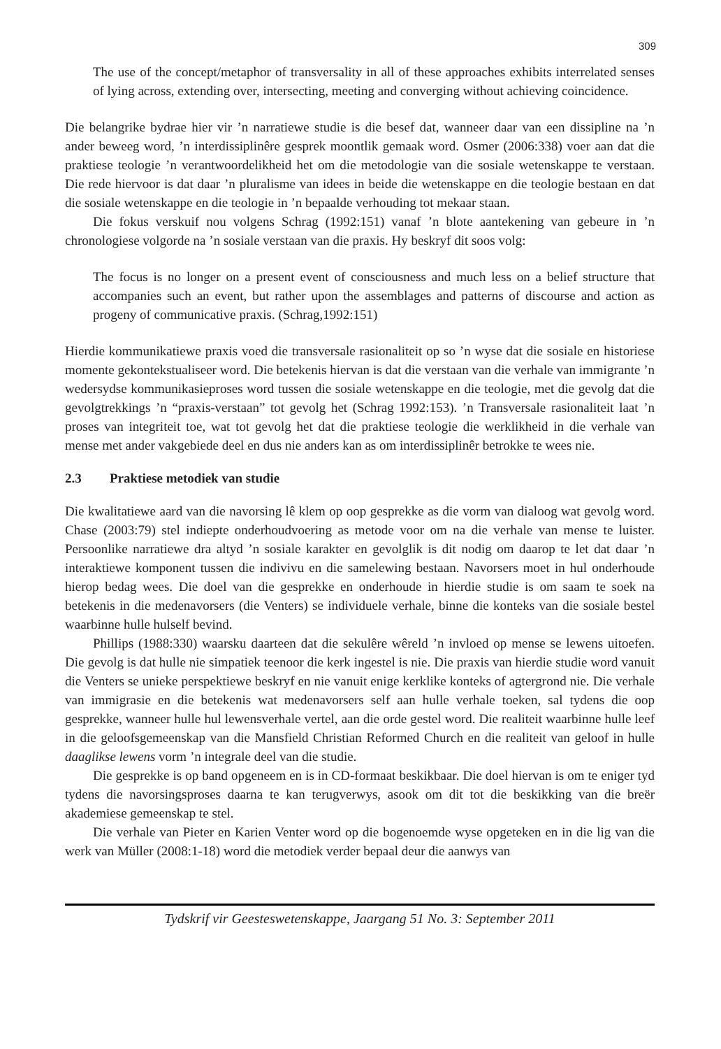309
The use of the concept/metaphor of transversality in all of these approaches exhibits interrelated senses of lying across, extending over, intersecting, meeting and converging without achieving coincidence.
Die belangrike bydrae hier vir ’n narratiewe studie is die besef dat, wanneer daar van een dissipline na ’n ander beweeg word, ’n interdissiplinêre gesprek moontlik gemaak word. Osmer (2006:338) voer aan dat die praktiese teologie ’n verantwoordelikheid het om die metodologie van die sosiale wetenskappe te verstaan. Die rede hiervoor is dat daar ’n pluralisme van idees in beide die wetenskappe en die teologie bestaan en dat die sosiale wetenskappe en die teologie in ’n bepaalde verhouding tot mekaar staan.
Die fokus verskuif nou volgens Schrag (1992:151) vanaf ’n blote aantekening van gebeure in ’n chronologiese volgorde na ’n sosiale verstaan van die praxis. Hy beskryf dit soos volg:
The focus is no longer on a present event of consciousness and much less on a belief structure that accompanies such an event, but rather upon the assemblages and patterns of discourse and action as progeny of communicative praxis. (Schrag,1992:151)
Hierdie kommunikatiewe praxis voed die transversale rasionaliteit op so ’n wyse dat die sosiale en historiese momente gekontekstualiseer word. Die betekenis hiervan is dat die verstaan van die verhale van immigrante ’n wedersydse kommunikasieproses word tussen die sosiale wetenskappe en die teologie, met die gevolg dat die gevolgtrekkings ’n “praxis-verstaan” tot gevolg het (Schrag 1992:153). ’n Transversale rasionaliteit laat ’n proses van integriteit toe, wat tot gevolg het dat die praktiese teologie die werklikheid in die verhale van mense met ander vakgebiede deel en dus nie anders kan as om interdissiplinêr betrokke te wees nie.
2.3 Praktiese metodiek van studie
Die kwalitatiewe aard van die navorsing lê klem op oop gesprekke as die vorm van dialoog wat gevolg word. Chase (2003:79) stel indiepte onderhoudvoering as metode voor om na die verhale van mense te luister. Persoonlike narratiewe dra altyd ’n sosiale karakter en gevolglik is dit nodig om daarop te let dat daar ’n interaktiewe komponent tussen die indivivu en die samelewing bestaan. Navorsers moet in hul onderhoude hierop bedag wees. Die doel van die gesprekke en onderhoude in hierdie studie is om saam te soek na betekenis in die medenavorsers (die Venters) se individuele verhale, binne die konteks van die sosiale bestel waarbinne hulle hulself bevind.
Phillips (1988:330) waarsku daarteen dat die sekulêre wêreld ’n invloed op mense se lewens uitoefen. Die gevolg is dat hulle nie simpatiek teenoor die kerk ingestel is nie. Die praxis van hierdie studie word vanuit die Venters se unieke perspektiewe beskryf en nie vanuit enige kerklike konteks of agtergrond nie. Die verhale van immigrasie en die betekenis wat medenavorsers self aan hulle verhale toeken, sal tydens die oop gesprekke, wanneer hulle hul lewensverhale vertel, aan die orde gestel word. Die realiteit waarbinne hulle leef in die geloofsgemeenskap van die Mansfield Christian Reformed Church en die realiteit van geloof in hulle daaglikse lewens vorm ’n integrale deel van die studie.
Die gesprekke is op band opgeneem en is in CD-formaat beskikbaar. Die doel hiervan is om te eniger tyd tydens die navorsingsproses daarna te kan terugverwys, asook om dit tot die beskikking van die breër akademiese gemeenskap te stel.
Die verhale van Pieter en Karien Venter word op die bogenoemde wyse opgeteken en in die lig van die werk van Müller (2008:1-18) word die metodiek verder bepaal deur die aanwys van
Tydskrif vir Geesteswetenskappe, Jaargang 51 No. 3: September 2011